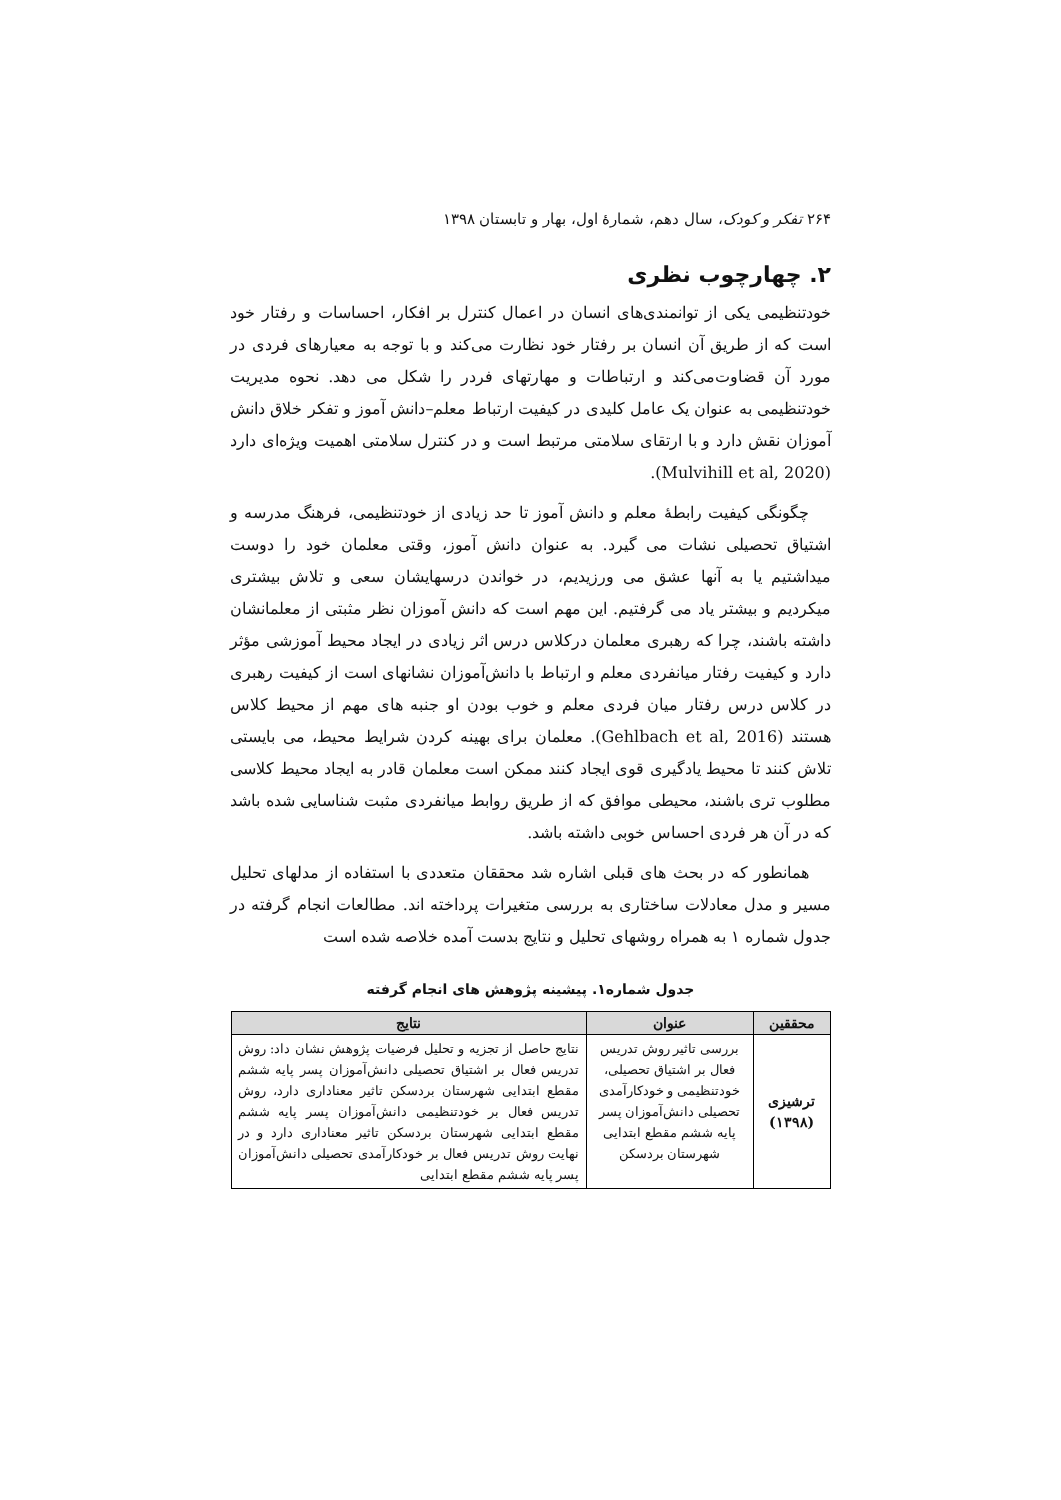۲۶۴ تفکر و کودک، سال دهم، شمارهٔ اول، بهار و تابستان ۱۳۹۸
۲. چهارچوب نظری
خودتنظیمی یکی از توانمندی‌های انسان در اعمال کنترل بر افکار، احساسات و رفتار خود است که از طریق آن انسان بر رفتار خود نظارت می‌کند و با توجه به معیارهای فردی در مورد آن قضاوت‌می‌کند و ارتباطات و مهارتهای فردر را شکل می دهد. نحوه مدیریت خودتنظیمی به عنوان یک عامل کلیدی در کیفیت ارتباط معلم–دانش آموز و تفکر خلاق دانش آموزان نقش دارد و با ارتقای سلامتی مرتبط است و در کنترل سلامتی اهمیت ویژه‌ای دارد (Mulvihill et al, 2020).
چگونگی کیفیت رابطهٔ معلم و دانش آموز تا حد زیادی از خودتنظیمی، فرهنگ مدرسه و اشتیاق تحصیلی نشات می گیرد. به عنوان دانش آموز، وقتی معلمان خود را دوست میداشتیم یا به آنها عشق می ورزیدیم، در خواندن درسهایشان سعی و تلاش بیشتری میکردیم و بیشتر یاد می گرفتیم. این مهم است که دانش آموزان نظر مثبتی از معلمانشان داشته باشند، چرا که رهبری معلمان درکلاس درس اثر زیادی در ایجاد محیط آموزشی مؤثر دارد و کیفیت رفتار میانفردی معلم و ارتباط با دانش‌آموزان نشانهای است از کیفیت رهبری در کلاس درس رفتار میان فردی معلم و خوب بودن او جنبه های مهم از محیط کلاس هستند (Gehlbach et al, 2016). معلمان برای بهینه کردن شرایط محیط، می بایستی تلاش کنند تا محیط یادگیری قوی ایجاد کنند ممکن است معلمان قادر به ایجاد محیط کلاسی مطلوب تری باشند، محیطی موافق که از طریق روابط میانفردی مثبت شناسایی شده باشد که در آن هر فردی احساس خوبی داشته باشد.
همانطور که در بحث های قبلی اشاره شد محققان متعددی با استفاده از مدلهای تحلیل مسیر و مدل معادلات ساختاری به بررسی متغیرات پرداخته اند. مطالعات انجام گرفته در جدول شماره ۱ به همراه روشهای تحلیل و نتایج بدست آمده خلاصه شده است
جدول شماره۱. پیشینه پژوهش های انجام گرفته
| محققین | عنوان | نتایج |
| --- | --- | --- |
| ترشیزی (۱۳۹۸) | بررسی تاثیر روش تدریس فعال بر اشتیاق تحصیلی، خودتنظیمی و خودکارآمدی تحصیلی دانش‌آموزان پسر پایه ششم مقطع ابتدایی شهرستان بردسکن | نتایج حاصل از تجزیه و تحلیل فرضیات پژوهش نشان داد: روش تدریس فعال بر اشتیاق تحصیلی دانش‌آموزان پسر پایه ششم مقطع ابتدایی شهرستان بردسکن تاثیر معناداری دارد، روش تدریس فعال بر خودتنظیمی دانش‌آموزان پسر پایه ششم مقطع ابتدایی شهرستان بردسکن تاثیر معناداری دارد و در نهایت روش تدریس فعال بر خودکارآمدی تحصیلی دانش‌آموزان پسر پایه ششم مقطع ابتدایی |